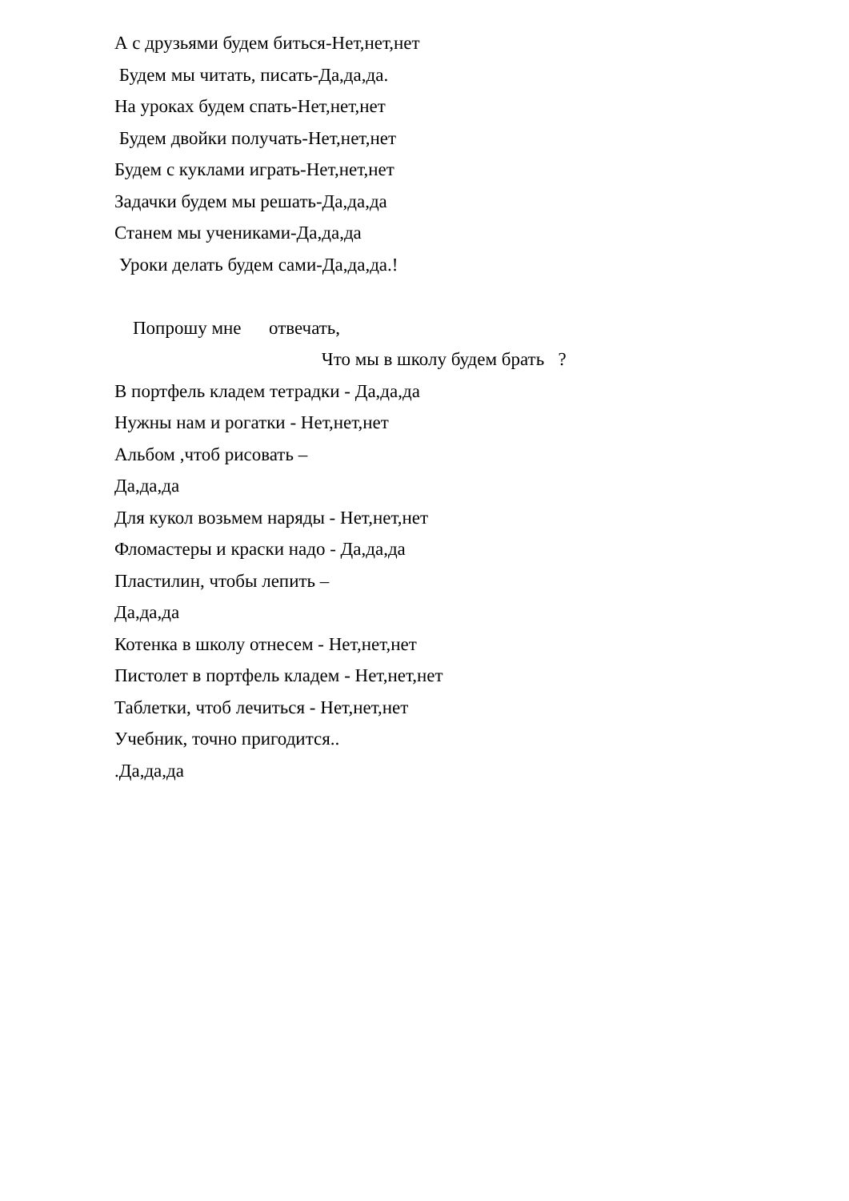А с друзьями будем биться-Нет,нет,нет
Будем мы читать, писать-Да,да,да.
На уроках будем спать-Нет,нет,нет
Будем двойки получать-Нет,нет,нет
Будем с куклами играть-Нет,нет,нет
Задачки будем мы решать-Да,да,да
Станем мы учениками-Да,да,да
Уроки делать будем сами-Да,да,да.!
Попрошу мне отвечать,
Что мы в школу будем брать ?
В портфель кладем тетрадки - Да,да,да
Нужны нам и рогатки - Нет,нет,нет
Альбом ,чтоб рисовать –
Да,да,да
Для кукол возьмем наряды - Нет,нет,нет
Фломастеры и краски надо - Да,да,да
Пластилин, чтобы лепить –
Да,да,да
Котенка в школу отнесем - Нет,нет,нет
Пистолет в портфель кладем - Нет,нет,нет
Таблетки, чтоб лечиться - Нет,нет,нет
Учебник, точно пригодится..
.Да,да,да